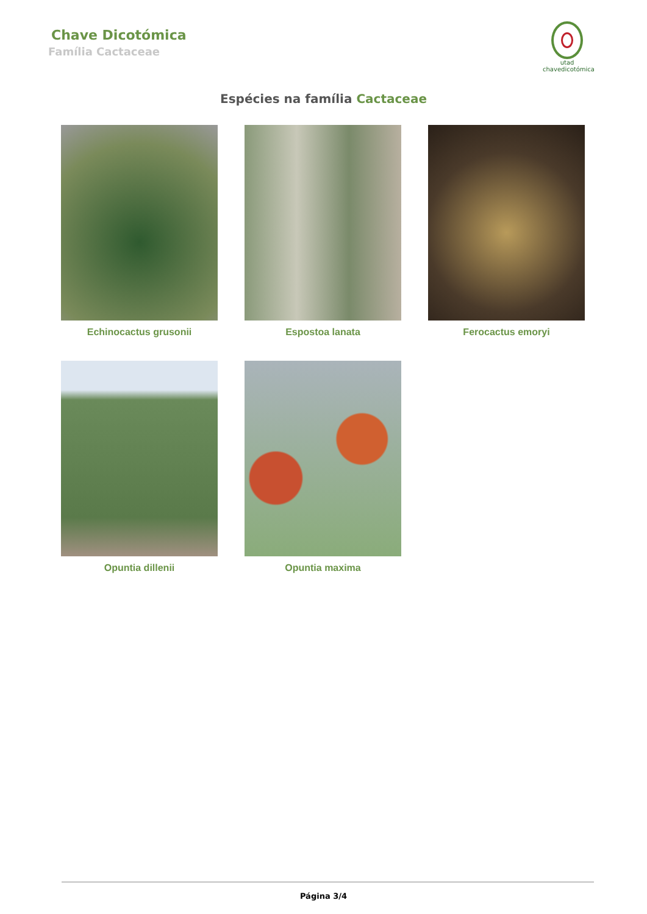Chave Dicotómica
Família Cactaceae
utad
chavedicotómica
Espécies na família Cactaceae
Echinocactus grusonii
Espostoa lanata
Ferocactus emoryi
Opuntia dillenii
Opuntia maxima
Página 3/4